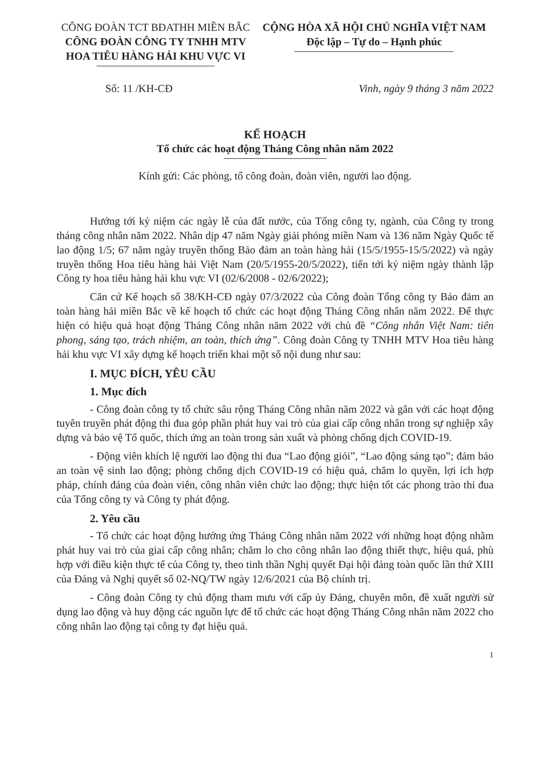CÔNG ĐOÀN TCT BĐATHH MIỀN BẮC
CÔNG ĐOÀN CÔNG TY TNHH MTV
HOA TIÊU HÀNG HẢI KHU VỰC VI
CỘNG HÒA XÃ HỘI CHỦ NGHĨA VIỆT NAM
Độc lập – Tự do – Hạnh phúc
Số: 11 /KH-CĐ Vinh, ngày 9 tháng 3 năm 2022
KẾ HOẠCH
Tổ chức các hoạt động Tháng Công nhân năm 2022
Kính gửi: Các phòng, tổ công đoàn, đoàn viên, người lao động.
Hướng tới kỷ niệm các ngày lễ của đất nước, của Tổng công ty, ngành, của Công ty trong tháng công nhân năm 2022. Nhân dịp 47 năm Ngày giải phóng miền Nam và 136 năm Ngày Quốc tế lao động 1/5; 67 năm ngày truyền thống Bảo đảm an toàn hàng hải (15/5/1955-15/5/2022) và ngày truyền thống Hoa tiêu hàng hải Việt Nam (20/5/1955-20/5/2022), tiến tới kỷ niệm ngày thành lập Công ty hoa tiêu hàng hải khu vực VI (02/6/2008 - 02/6/2022);
Căn cứ Kế hoạch số 38/KH-CĐ ngày 07/3/2022 của Công đoàn Tổng công ty Bảo đảm an toàn hàng hải miền Bắc về kế hoạch tổ chức các hoạt động Tháng Công nhân năm 2022. Để thực hiện có hiệu quả hoạt động Tháng Công nhân năm 2022 với chủ đề “Công nhân Việt Nam: tiên phong, sáng tạo, trách nhiệm, an toàn, thích ứng”. Công đoàn Công ty TNHH MTV Hoa tiêu hàng hải khu vực VI xây dựng kế hoạch triển khai một số nội dung như sau:
I. MỤC ĐÍCH, YÊU CẦU
1. Mục đích
- Công đoàn công ty tổ chức sâu rộng Tháng Công nhân năm 2022 và gắn với các hoạt động tuyên truyền phát động thi đua góp phần phát huy vai trò của giai cấp công nhân trong sự nghiệp xây dựng và bảo vệ Tổ quốc, thích ứng an toàn trong sản xuất và phòng chống dịch COVID-19.
- Động viên khích lệ người lao động thi đua “Lao động giỏi”, “Lao động sáng tạo”; đảm bảo an toàn vệ sinh lao động; phòng chống dịch COVID-19 có hiệu quả, chăm lo quyền, lợi ích hợp pháp, chính đáng của đoàn viên, công nhân viên chức lao động; thực hiện tốt các phong trào thi đua của Tổng công ty và Công ty phát động.
2. Yêu cầu
- Tổ chức các hoạt động hưởng ứng Tháng Công nhân năm 2022 với những hoạt động nhằm phát huy vai trò của giai cấp công nhân; chăm lo cho công nhân lao động thiết thực, hiệu quả, phù hợp với điều kiện thực tế của Công ty, theo tinh thần Nghị quyết Đại hội đảng toàn quốc lần thứ XIII của Đảng và Nghị quyết số 02-NQ/TW ngày 12/6/2021 của Bộ chính trị.
- Công đoàn Công ty chủ động tham mưu với cấp ủy Đảng, chuyên môn, đề xuất người sử dụng lao động và huy động các nguồn lực để tổ chức các hoạt động Tháng Công nhân năm 2022 cho công nhân lao động tại công ty đạt hiệu quả.
1